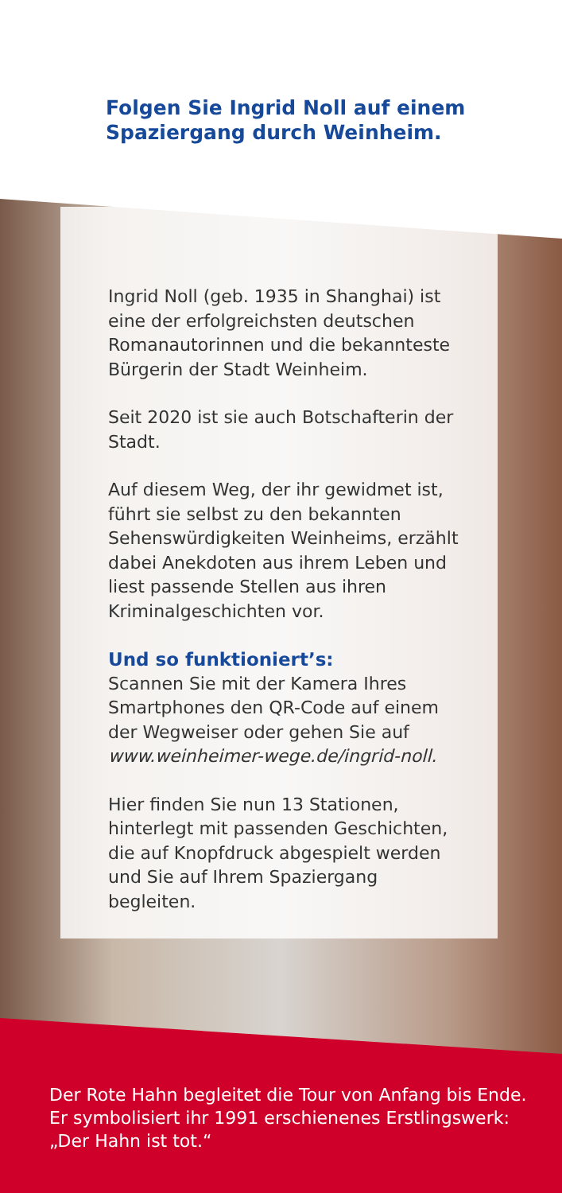Folgen Sie Ingrid Noll auf einem
Spaziergang durch Weinheim.
Ingrid Noll (geb. 1935 in Shanghai) ist eine der erfolgreichsten deutschen Romanautorinnen und die bekannteste Bürgerin der Stadt Weinheim.
Seit 2020 ist sie auch Botschafterin der Stadt.
Auf diesem Weg, der ihr gewidmet ist, führt sie selbst zu den bekannten Sehenswürdigkeiten Weinheims, erzählt dabei Anekdoten aus ihrem Leben und liest passende Stellen aus ihren Kriminal­geschichten vor.
Und so funktioniert’s:
Scannen Sie mit der Kamera Ihres Smartphones den QR-Code auf einem der Wegweiser oder gehen Sie auf www.weinheimer-wege.de/ingrid-noll.
Hier finden Sie nun 13 Stationen, hinterlegt mit passenden Geschichten, die auf Knopfdruck abgespielt werden und Sie auf Ihrem Spaziergang begleiten.
Der Rote Hahn begleitet die Tour von Anfang bis Ende.
Er symbolisiert ihr 1991 erschienenes Erstlingswerk:
„Der Hahn ist tot.“